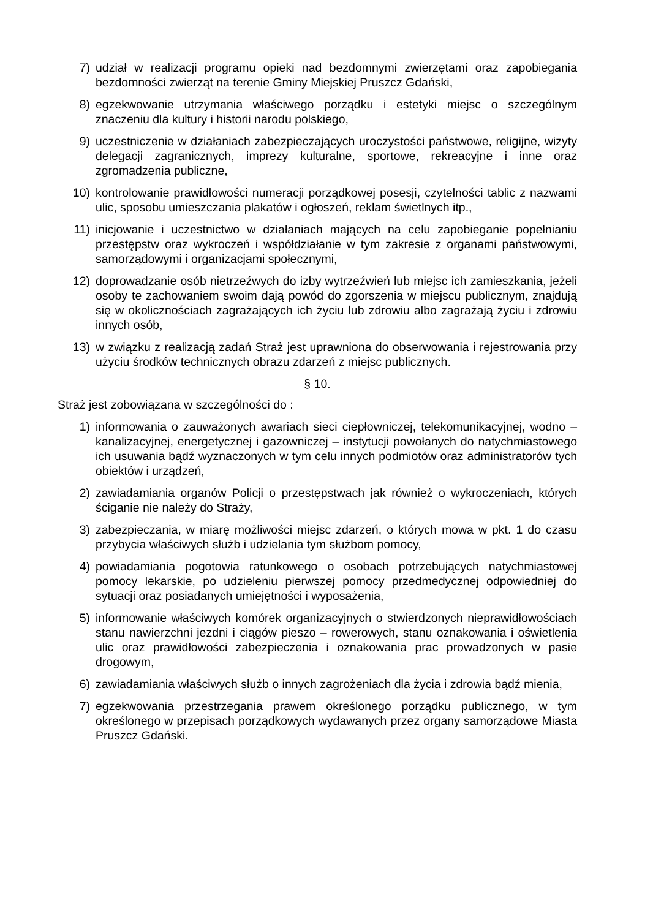7) udział w realizacji programu opieki nad bezdomnymi zwierzętami oraz zapobiegania bezdomności zwierząt na terenie Gminy Miejskiej Pruszcz Gdański,
8) egzekwowanie utrzymania właściwego porządku i estetyki miejsc o szczególnym znaczeniu dla kultury i historii narodu polskiego,
9) uczestniczenie w działaniach zabezpieczających uroczystości państwowe, religijne, wizyty delegacji zagranicznych, imprezy kulturalne, sportowe, rekreacyjne i inne oraz zgromadzenia publiczne,
10) kontrolowanie prawidłowości numeracji porządkowej posesji, czytelności tablic z nazwami ulic, sposobu umieszczania plakatów i ogłoszeń, reklam świetlnych itp.,
11) inicjowanie i uczestnictwo w działaniach mających na celu zapobieganie popełnianiu przestępstw oraz wykroczeń i współdziałanie w tym zakresie z organami państwowymi, samorządowymi i organizacjami społecznymi,
12) doprowadzanie osób nietrzeźwych do izby wytrzeźwień lub miejsc ich zamieszkania, jeżeli osoby te zachowaniem swoim dają powód do zgorszenia w miejscu publicznym, znajdują się w okolicznościach zagrażających ich życiu lub zdrowiu albo zagrażają życiu i zdrowiu innych osób,
13) w związku z realizacją zadań Straż jest uprawniona do obserwowania i rejestrowania przy użyciu środków technicznych obrazu zdarzeń z miejsc publicznych.
§ 10.
Straż jest zobowiązana w szczególności do :
1) informowania o zauważonych awariach sieci ciepłowniczej, telekomunikacyjnej, wodno – kanalizacyjnej, energetycznej i gazowniczej – instytucji powołanych do natychmiastowego ich usuwania bądź wyznaczonych w tym celu innych podmiotów oraz administratorów tych obiektów i urządzeń,
2) zawiadamiania organów Policji o przestępstwach jak również o wykroczeniach, których ściganie nie należy do Straży,
3) zabezpieczania, w miarę możliwości miejsc zdarzeń, o których mowa w pkt. 1 do czasu przybycia właściwych służb i udzielania tym służbom pomocy,
4) powiadamiania pogotowia ratunkowego o osobach potrzebujących natychmiastowej pomocy lekarskie, po udzieleniu pierwszej pomocy przedmedycznej odpowiedniej do sytuacji oraz posiadanych umiejętności i wyposażenia,
5) informowanie właściwych komórek organizacyjnych o stwierdzonych nieprawidłowościach stanu nawierzchni jezdni i ciągów pieszo – rowerowych, stanu oznakowania i oświetlenia ulic oraz prawidłowości zabezpieczenia i oznakowania prac prowadzonych w pasie drogowym,
6) zawiadamiania właściwych służb o innych zagrożeniach dla życia i zdrowia bądź mienia,
7) egzekwowania przestrzegania prawem określonego porządku publicznego, w tym określonego w przepisach porządkowych wydawanych przez organy samorządowe Miasta Pruszcz Gdański.